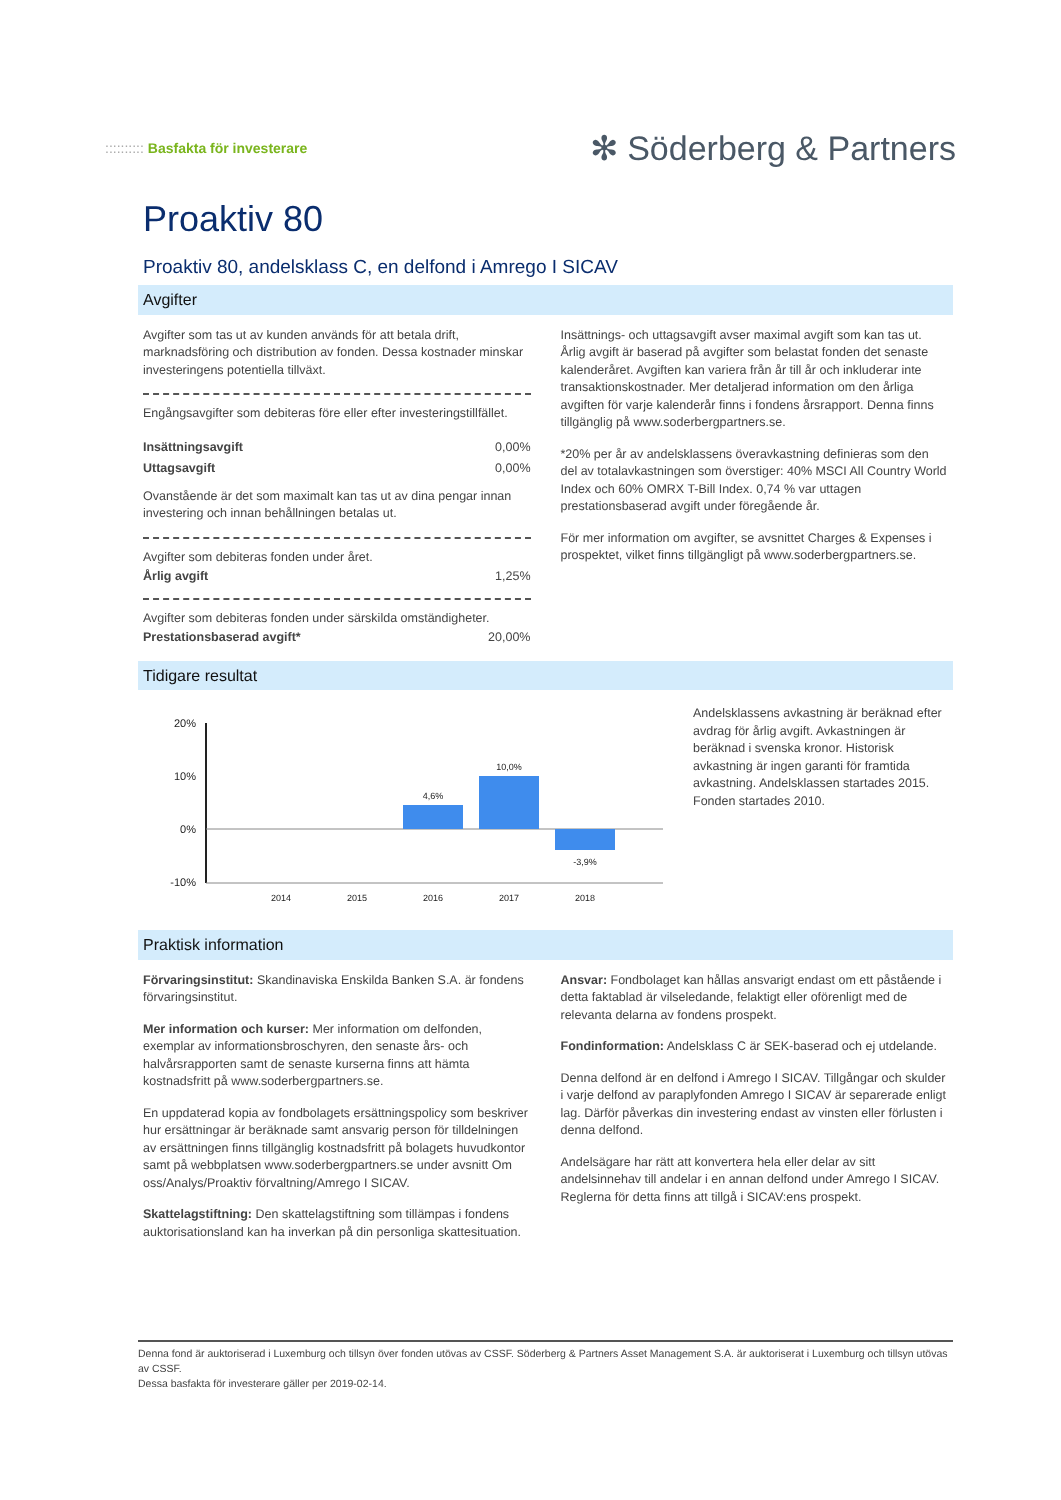:::::::::: Basfakta för investerare
✻ Söderberg & Partners
Proaktiv 80
Proaktiv 80, andelsklass C, en delfond i Amrego I SICAV
Avgifter
Avgifter som tas ut av kunden används för att betala drift, marknadsföring och distribution av fonden. Dessa kostnader minskar investeringens potentiella tillväxt.
Engångsavgifter som debiteras före eller efter investeringstillfället.
| Insättningsavgift | 0,00% |
| Uttagsavgift | 0,00% |
Ovanstående är det som maximalt kan tas ut av dina pengar innan investering och innan behållningen betalas ut.
Avgifter som debiteras fonden under året.
| Årlig avgift | 1,25% |
Avgifter som debiteras fonden under särskilda omständigheter.
| Prestationsbaserad avgift* | 20,00% |
Insättnings- och uttagsavgift avser maximal avgift som kan tas ut. Årlig avgift är baserad på avgifter som belastat fonden det senaste kalenderåret. Avgiften kan variera från år till år och inkluderar inte transaktionskostnader. Mer detaljerad information om den årliga avgiften för varje kalenderår finns i fondens årsrapport. Denna finns tillgänglig på www.soderbergpartners.se.
*20% per år av andelsklassens överavkastning definieras som den del av totalavkastningen som överstiger: 40% MSCI All Country World Index och 60% OMRX T-Bill Index. 0,74 % var uttagen prestationsbaserad avgift under föregående år.
För mer information om avgifter, se avsnittet Charges & Expenses i prospektet, vilket finns tillgängligt på www.soderbergpartners.se.
Tidigare resultat
20%
10%
0%
-10%
4,6%
10,0%
-3,9%
2014
2015
2016
2017
2018
Andelsklassens avkastning är beräknad efter avdrag för årlig avgift. Avkastningen är beräknad i svenska kronor. Historisk avkastning är ingen garanti för framtida avkastning. Andelsklassen startades 2015. Fonden startades 2010.
Praktisk information
Förvaringsinstitut: Skandinaviska Enskilda Banken S.A. är fondens förvaringsinstitut.
Mer information och kurser: Mer information om delfonden, exemplar av informationsbroschyren, den senaste års- och halvårsrapporten samt de senaste kurserna finns att hämta kostnadsfritt på www.soderbergpartners.se.
En uppdaterad kopia av fondbolagets ersättningspolicy som beskriver hur ersättningar är beräknade samt ansvarig person för tilldelningen av ersättningen finns tillgänglig kostnadsfritt på bolagets huvudkontor samt på webbplatsen www.soderbergpartners.se under avsnitt Om oss/Analys/Proaktiv förvaltning/Amrego I SICAV.
Skattelagstiftning: Den skattelagstiftning som tillämpas i fondens auktorisationsland kan ha inverkan på din personliga skattesituation.
Ansvar: Fondbolaget kan hållas ansvarigt endast om ett påstående i detta faktablad är vilseledande, felaktigt eller oförenligt med de relevanta delarna av fondens prospekt.
Fondinformation: Andelsklass C är SEK-baserad och ej utdelande.
Denna delfond är en delfond i Amrego I SICAV. Tillgångar och skulder i varje delfond av paraplyfonden Amrego I SICAV är separerade enligt lag. Därför påverkas din investering endast av vinsten eller förlusten i denna delfond.
Andelsägare har rätt att konvertera hela eller delar av sitt andelsinnehav till andelar i en annan delfond under Amrego I SICAV. Reglerna för detta finns att tillgå i SICAV:ens prospekt.
Denna fond är auktoriserad i Luxemburg och tillsyn över fonden utövas av CSSF. Söderberg & Partners Asset Management S.A. är auktoriserat i Luxemburg och tillsyn utövas av CSSF.
Dessa basfakta för investerare gäller per 2019-02-14.